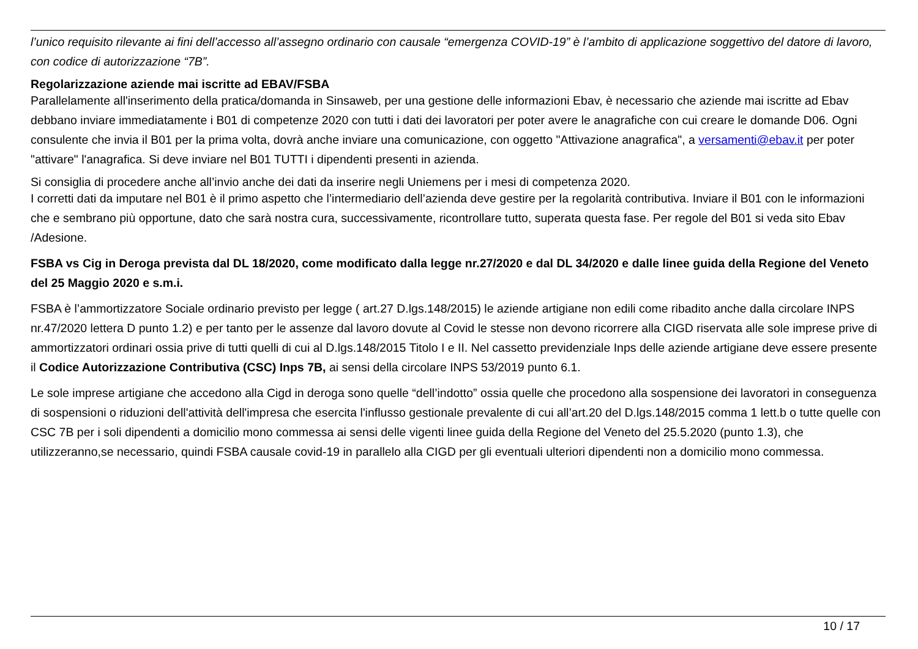l’unico requisito rilevante ai fini dell’accesso all’assegno ordinario con causale “emergenza COVID-19” è l’ambito di applicazione soggettivo del datore di lavoro, con codice di autorizzazione “7B”.
Regolarizzazione aziende mai iscritte ad EBAV/FSBA
Parallelamente all'inserimento della pratica/domanda in Sinsaweb, per una gestione delle informazioni Ebav, è necessario che aziende mai iscritte ad Ebav debbano inviare immediatamente i B01 di competenze 2020 con tutti i dati dei lavoratori per poter avere le anagrafiche con cui creare le domande D06. Ogni consulente che invia il B01 per la prima volta, dovrà anche inviare una comunicazione, con oggetto "Attivazione anagrafica", a versamenti@ebav.it per poter "attivare" l'anagrafica. Si deve inviare nel B01 TUTTI i dipendenti presenti in azienda.
Si consiglia di procedere anche all’invio anche dei dati da inserire negli Uniemens per i mesi di competenza 2020.
I corretti dati da imputare nel B01 è il primo aspetto che l’intermediario dell’azienda deve gestire per la regolarità contributiva. Inviare il B01 con le informazioni che e sembrano più opportune, dato che sarà nostra cura, successivamente, ricontrollare tutto, superata questa fase. Per regole del B01 si veda sito Ebav /Adesione.
FSBA vs Cig in Deroga prevista dal DL 18/2020, come modificato dalla legge nr.27/2020 e dal DL 34/2020 e dalle linee guida della Regione del Veneto del 25 Maggio 2020 e s.m.i.
FSBA è l’ammortizzatore Sociale ordinario previsto per legge ( art.27 D.lgs.148/2015) le aziende artigiane non edili come ribadito anche dalla circolare INPS nr.47/2020 lettera D punto 1.2) e per tanto per le assenze dal lavoro dovute al Covid le stesse non devono ricorrere alla CIGD riservata alle sole imprese prive di ammortizzatori ordinari ossia prive di tutti quelli di cui al D.lgs.148/2015 Titolo I e II. Nel cassetto previdenziale Inps delle aziende artigiane deve essere presente il Codice Autorizzazione Contributiva (CSC) Inps 7B, ai sensi della circolare INPS 53/2019 punto 6.1.
Le sole imprese artigiane che accedono alla Cigd in deroga sono quelle “dell’indotto” ossia quelle che procedono alla sospensione dei lavoratori in conseguenza di sospensioni o riduzioni dell'attività dell'impresa che esercita l'influsso gestionale prevalente di cui all’art.20 del D.lgs.148/2015 comma 1 lett.b o tutte quelle con CSC 7B per i soli dipendenti a domicilio mono commessa ai sensi delle vigenti linee guida della Regione del Veneto del 25.5.2020 (punto 1.3), che utilizzeranno,se necessario, quindi FSBA causale covid-19 in parallelo alla CIGD per gli eventuali ulteriori dipendenti non a domicilio mono commessa.
10 / 17